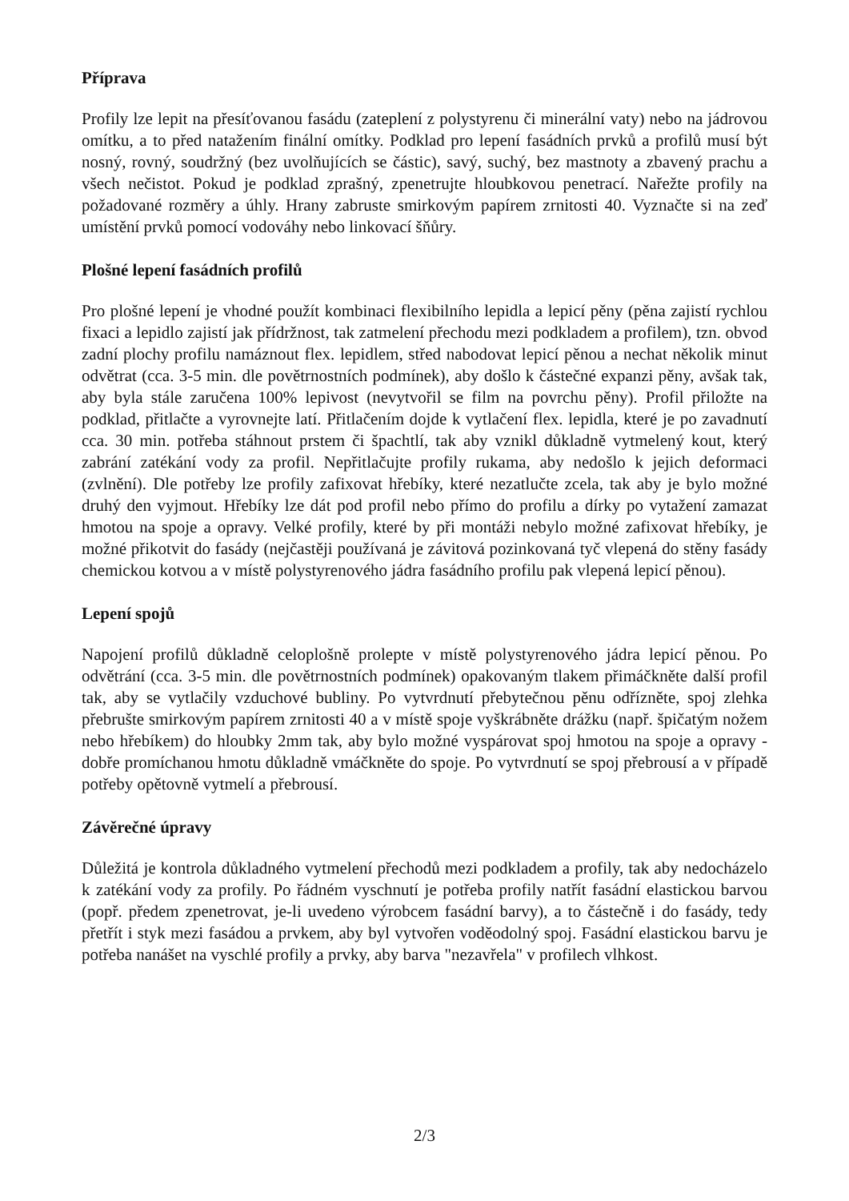Příprava
Profily lze lepit na přesíťovanou fasádu (zateplení z polystyrenu či minerální vaty) nebo na jádrovou omítku, a to před natažením finální omítky. Podklad pro lepení fasádních prvků a profilů musí být nosný, rovný, soudržný (bez uvolňujících se částic), savý, suchý, bez mastnoty a zbavený prachu a všech nečistot. Pokud je podklad zprašný, zpenetrujte hloubkovou penetrací. Nařežte profily na požadované rozměry a úhly. Hrany zabruste smirkovým papírem zrnitosti 40. Vyznačte si na zeď umístění prvků pomocí vodováhy nebo linkovací šňůry.
Plošné lepení fasádních profilů
Pro plošné lepení je vhodné použít kombinaci flexibilního lepidla a lepicí pěny (pěna zajistí rychlou fixaci a lepidlo zajistí jak přídržnost, tak zatmelení přechodu mezi podkladem a profilem), tzn. obvod zadní plochy profilu namáznout flex. lepidlem, střed nabodovat lepicí pěnou a nechat několik minut odvětrat (cca. 3-5 min. dle povětrnostních podmínek), aby došlo k částečné expanzi pěny, avšak tak, aby byla stále zaručena 100% lepivost (nevytvořil se film na povrchu pěny). Profil přiložte na podklad, přitlačte a vyrovnejte latí. Přitlačením dojde k vytlačení flex. lepidla, které je po zavadnutí cca. 30 min. potřeba stáhnout prstem či špachtlí, tak aby vznikl důkladně vytmelený kout, který zabrání zatékání vody za profil. Nepřitlačujte profily rukama, aby nedošlo k jejich deformaci (zvlnění). Dle potřeby lze profily zafixovat hřebíky, které nezatlučte zcela, tak aby je bylo možné druhý den vyjmout. Hřebíky lze dát pod profil nebo přímo do profilu a dírky po vytažení zamazat hmotou na spoje a opravy. Velké profily, které by při montáži nebylo možné zafixovat hřebíky, je možné přikotvit do fasády (nejčastěji používaná je závitová pozinkovaná tyč vlepená do stěny fasády chemickou kotvou a v místě polystyrenového jádra fasádního profilu pak vlepená lepicí pěnou).
Lepení spojů
Napojení profilů důkladně celoplošně prolepte v místě polystyrenového jádra lepicí pěnou. Po odvětrání (cca. 3-5 min. dle povětrnostních podmínek) opakovaným tlakem přimáčkněte další profil tak, aby se vytlačily vzduchové bubliny. Po vytvrdnutí přebytečnou pěnu odřízněte, spoj zlehka přebrušte smirkovým papírem zrnitosti 40 a v místě spoje vyškrábněte drážku (např. špičatým nožem nebo hřebíkem) do hloubky 2mm tak, aby bylo možné vyspárovat spoj hmotou na spoje a opravy - dobře promíchanou hmotu důkladně vmáčkněte do spoje. Po vytvrdnutí se spoj přebrousí a v případě potřeby opětovně vytmelí a přebrousí.
Závěrečné úpravy
Důležitá je kontrola důkladného vytmelení přechodů mezi podkladem a profily, tak aby nedocházelo k zatékání vody za profily. Po řádném vyschnutí je potřeba profily natřít fasádní elastickou barvou (popř. předem zpenetrovat, je-li uvedeno výrobcem fasádní barvy), a to částečně i do fasády, tedy přetřít i styk mezi fasádou a prvkem, aby byl vytvořen voděodolný spoj. Fasádní elastickou barvu je potřeba nanášet na vyschlé profily a prvky, aby barva "nezavřela" v profilech vlhkost.
2/3